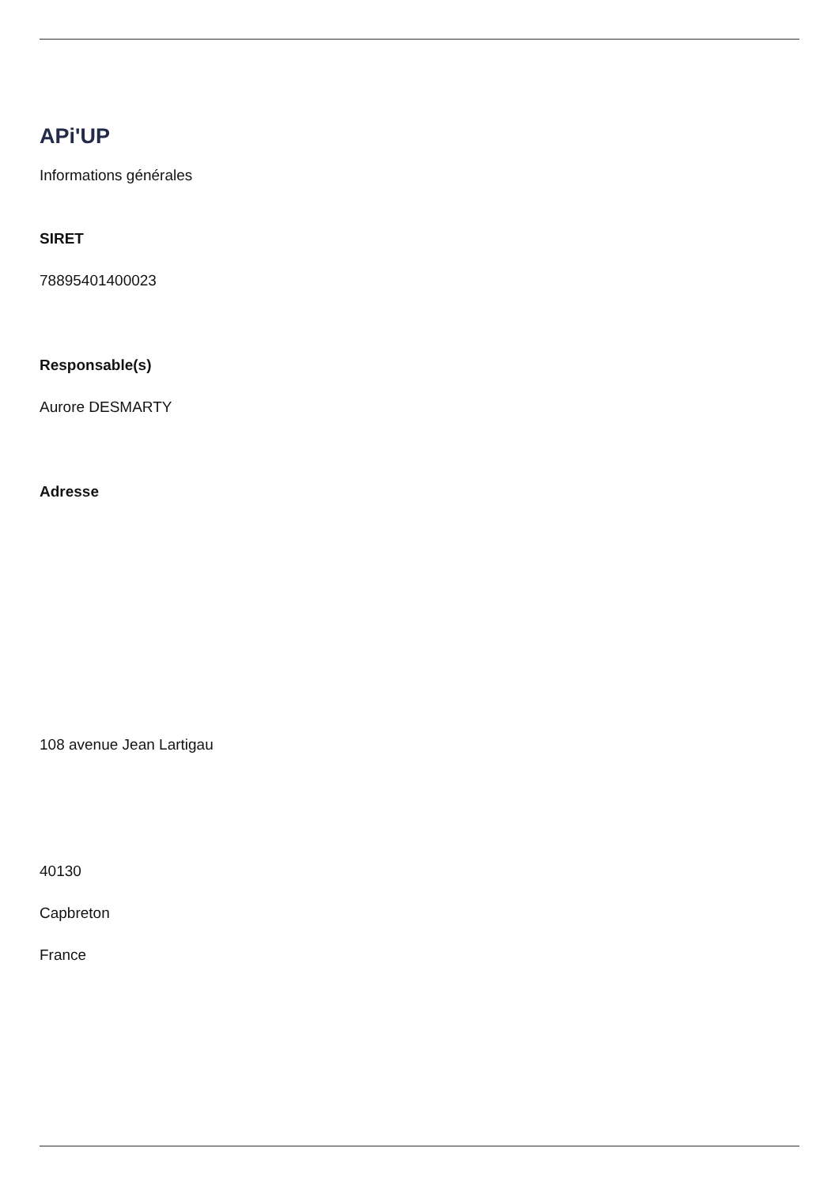APi'UP
Informations générales
SIRET
78895401400023
Responsable(s)
Aurore DESMARTY
Adresse
108 avenue Jean Lartigau
40130
Capbreton
France